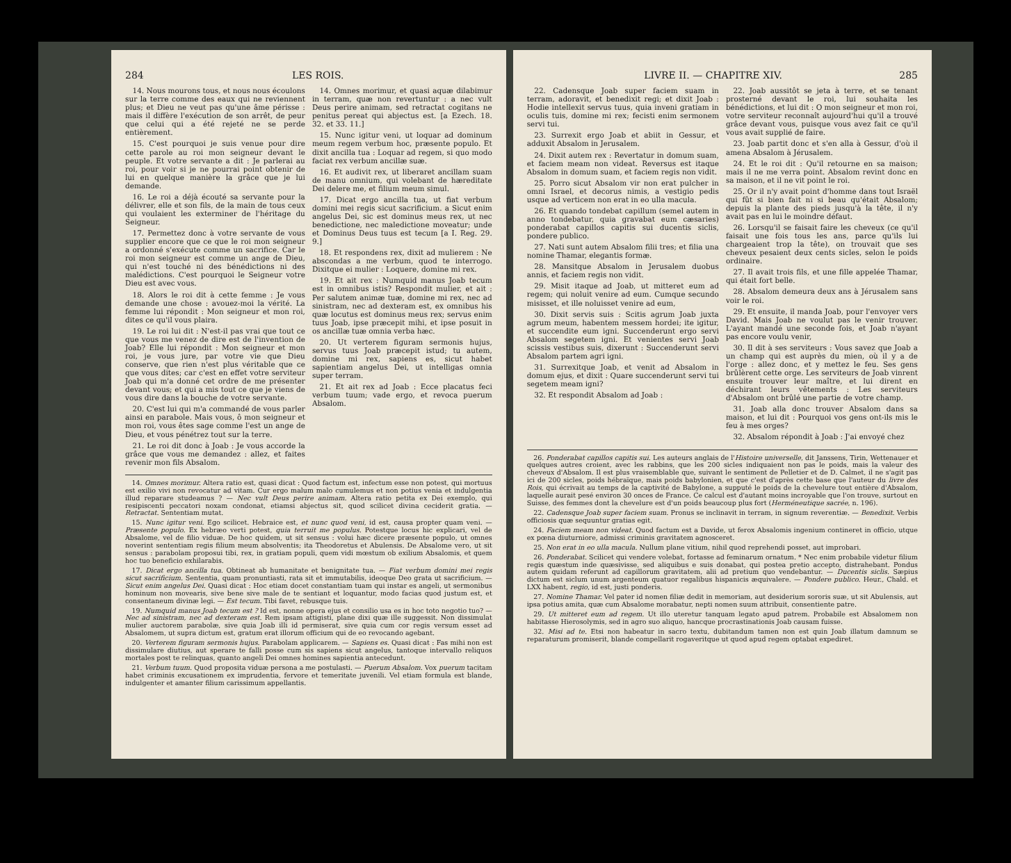284 LES ROIS.
14. Nous mourons tous, et nous nous écoulons sur la terre comme des eaux qui ne reviennent plus; et Dieu ne veut pas qu'une âme périsse : mais il diffère l'exécution de son arrêt, de peur que celui qui a été rejeté ne se perde entièrement.
15. C'est pourquoi je suis venue pour dire cette parole au roi mon seigneur devant le peuple. Et votre servante a dit : Je parlerai au roi, pour voir si je ne pourrai point obtenir de lui en quelque manière la grâce que je lui demande.
16. Le roi a déjà écouté sa servante pour la délivrer, elle et son fils, de la main de tous ceux qui voulaient les exterminer de l'héritage du Seigneur.
17. Permettez donc à votre servante de vous supplier encore que ce que le roi mon seigneur a ordonné s'exécute comme un sacrifice. Car le roi mon seigneur est comme un ange de Dieu, qui n'est touché ni des bénédictions ni des malédictions. C'est pourquoi le Seigneur votre Dieu est avec vous.
18. Alors le roi dit à cette femme : Je vous demande une chose : avouez-moi la vérité. La femme lui répondit : Mon seigneur et mon roi, dites ce qu'il vous plaira.
19. Le roi lui dit : N'est-il pas vrai que tout ce que vous me venez de dire est de l'invention de Joab? Elle lui répondit : Mon seigneur et mon roi, je vous jure, par votre vie que Dieu conserve, que rien n'est plus véritable que ce que vous dites; car c'est en effet votre serviteur Joab qui m'a donné cet ordre de me présenter devant vous; et qui a mis tout ce que je viens de vous dire dans la bouche de votre servante.
20. C'est lui qui m'a commandé de vous parler ainsi en parabole. Mais vous, ô mon seigneur et mon roi, vous êtes sage comme l'est un ange de Dieu, et vous pénétrez tout sur la terre.
21. Le roi dit donc à Joab : Je vous accorde la grâce que vous me demandez : allez, et faites revenir mon fils Absalom.
14. Omnes morimur, et quasi aquæ dilabimur in terram, quæ non revertuntur : a nec vult Deus perire animam, sed retractat cogitans ne penitus pereat qui abjectus est. [a Ezech. 18. 32. et 33. 11.]
15. Nunc igitur veni, ut loquar ad dominum meum regem verbum hoc, præsente populo. Et dixit ancilla tua : Loquar ad regem, si quo modo faciat rex verbum ancillæ suæ.
16. Et audivit rex, ut liberaret ancillam suam de manu omnium, qui volebant de hæreditate Dei delere me, et filium meum simul.
17. Dicat ergo ancilla tua, ut fiat verbum domini mei regis sicut sacrificium. a Sicut enim angelus Dei, sic est dominus meus rex, ut nec benedictione, nec maledictione moveatur; unde et Dominus Deus tuus est tecum [a I. Reg. 29. 9.]
18. Et respondens rex, dixit ad mulierem : Ne abscondas a me verbum, quod te interrogo. Dixitque ei mulier : Loquere, domine mi rex.
19. Et ait rex : Numquid manus Joab tecum est in omnibus istis? Respondit mulier, et ait : Per salutem animæ tuæ, domine mi rex, nec ad sinistram, nec ad dexteram est, ex omnibus his quæ locutus est dominus meus rex; servus enim tuus Joab, ipse præcepit mihi, et ipse posuit in os ancillæ tuæ omnia verba hæc.
20. Ut verterem figuram sermonis hujus, servus tuus Joab præcepit istud; tu autem, domine mi rex, sapiens es, sicut habet sapientiam angelus Dei, ut intelligas omnia super terram.
21. Et ait rex ad Joab : Ecce placatus feci verbum tuum; vade ergo, et revoca puerum Absalom.
14. Omnes morimur. Altera ratio est, quasi dicat : Quod factum est, infectum esse non potest, qui mortuus est exilio vivi non revocatur ad vitam. Cur ergo malum malo cumulemus et non potius venia et indulgentia illud reparare studeamus ? — Nec vult Deus perire animam. Altera ratio petita ex Dei exemplo, qui resipiscenti peccatori noxam condonat, etiamsi abjectus sit, quod scilicet divina ceciderit gratia. — Retractat. Sententiam mutat.
15. Nunc igitur veni. Ego scilicet. Hebraice est, et nunc quod veni, id est, causa propter quam veni. — Præsente populo. Ex hebræo verti potest, quia terruit me populus. Potestque locus hic explicari, vel de Absalome, vel de filio viduæ. De hoc quidem, ut sit sensus : volui hæc dicere præsente populo, ut omnes noverint sententiam regis filium meum absolventis; ita Theodoretus et Abulensis. De Absalome vero, ut sit sensus : parabolam proposui tibi, rex, in gratiam populi, quem vidi mœstum ob exilium Absalomis, et quem hoc tuo beneficio exhilarabis.
17. Dicat ergo ancilla tua. Obtineat ab humanitate et benignitate tua. — Fiat verbum domini mei regis sicut sacrificium. Sententia, quam pronuntiasti, rata sit et immutabilis, ideoque Deo grata ut sacrificium. — Sicut enim angelus Dei. Quasi dicat : Hoc etiam docet constantiam tuam qui instar es angeli, ut sermonibus hominum non movearis, sive bene sive male de te sentiant et loquantur, modo facias quod justum est, et consentaneum divinæ legi. — Est tecum. Tibi favet, rebusque tuis.
19. Numquid manus Joab tecum est ? Id est, nonne opera ejus et consilio usa es in hoc toto negotio tuo? — Nec ad sinistram, nec ad dexteram est. Rem ipsam attigisti, plane dixi quæ ille suggessit. Non dissimulat mulier auctorem parabolæ, sive quia Joab illi id permiserat, sive quia cum cor regis versum esset ad Absalomem, ut supra dictum est, gratum erat illorum officium qui de eo revocando agebant.
20. Verterem figuram sermonis hujus. Parabolam applicarem. — Sapiens es. Quasi dicat : Fas mihi non est dissimulare diutius, aut sperare te falli posse cum sis sapiens sicut angelus, tantoque intervallo reliquos mortales post te relinquas, quanto angeli Dei omnes homines sapientia antecedunt.
21. Verbum tuum. Quod proposita viduæ persona a me postulasti. — Puerum Absalom. Vox puerum tacitam habet criminis excusationem ex imprudentia, fervore et temeritate juvenili. Vel etiam formula est blande, indulgenter et amanter filium carissimum appellantis.
LIVRE II. — CHAPITRE XIV. 285
22. Cadensque Joab super faciem suam in terram, adoravit, et benedixit regi; et dixit Joab : Hodie intellexit servus tuus, quia inveni gratiam in oculis tuis, domine mi rex; fecisti enim sermonem servi tui.
23. Surrexit ergo Joab et abiit in Gessur, et adduxit Absalom in Jerusalem.
24. Dixit autem rex : Revertatur in domum suam, et faciem meam non videat. Reversus est itaque Absalom in domum suam, et faciem regis non vidit.
25. Porro sicut Absalom vir non erat pulcher in omni Israel, et decorus nimis, a vestigio pedis usque ad verticem non erat in eo ulla macula.
26. Et quando tondebat capillum (semel autem in anno tondebatur, quia gravabat eum cæsaries) ponderabat capillos capitis sui ducentis siclis, pondere publico.
27. Nati sunt autem Absalom filii tres; et filia una nomine Thamar, elegantis formæ.
28. Mansitque Absalom in Jerusalem duobus annis, et faciem regis non vidit.
29. Misit itaque ad Joab, ut mitteret eum ad regem; qui noluit venire ad eum. Cumque secundo misisset, et ille noluisset venire ad eum,
30. Dixit servis suis : Scitis agrum Joab juxta agrum meum, habentem messem hordei; ite igitur, et succendite eum igni. Succenderunt ergo servi Absalom segetem igni. Et venientes servi Joab scissis vestibus suis, dixerunt : Succenderunt servi Absalom partem agri igni.
31. Surrexitque Joab, et venit ad Absalom in domum ejus, et dixit : Quare succenderunt servi tui segetem meam igni?
32. Et respondit Absalom ad Joab :
22. Joab aussitôt se jeta à terre, et se tenant prosterné devant le roi, lui souhaita les bénédictions, et lui dit : O mon seigneur et mon roi, votre serviteur reconnaît aujourd'hui qu'il a trouvé grâce devant vous, puisque vous avez fait ce qu'il vous avait supplié de faire.
23. Joab partit donc et s'en alla à Gessur, d'où il amena Absalom à Jérusalem.
24. Et le roi dit : Qu'il retourne en sa maison; mais il ne me verra point. Absalom revint donc en sa maison, et il ne vit point le roi.
25. Or il n'y avait point d'homme dans tout Israël qui fût si bien fait ni si beau qu'était Absalom; depuis la plante des pieds jusqu'à la tête, il n'y avait pas en lui le moindre défaut.
26. Lorsqu'il se faisait faire les cheveux (ce qu'il faisait une fois tous les ans, parce qu'ils lui chargeaient trop la tête), on trouvait que ses cheveux pesaient deux cents sicles, selon le poids ordinaire.
27. Il avait trois fils, et une fille appelée Thamar, qui était fort belle.
28. Absalom demeura deux ans à Jérusalem sans voir le roi.
29. Et ensuite, il manda Joab, pour l'envoyer vers David. Mais Joab ne voulut pas le venir trouver. L'ayant mandé une seconde fois, et Joab n'ayant pas encore voulu venir,
30. Il dit à ses serviteurs : Vous savez que Joab a un champ qui est auprès du mien, où il y a de l'orge : allez donc, et y mettez le feu. Ses gens brûlèrent cette orge. Les serviteurs de Joab vinrent ensuite trouver leur maître, et lui dirent en déchirant leurs vêtements : Les serviteurs d'Absalom ont brûlé une partie de votre champ.
31. Joab alla donc trouver Absalom dans sa maison, et lui dit : Pourquoi vos gens ont-ils mis le feu à mes orges?
32. Absalom répondit à Joab : J'ai envoyé chez
26. Ponderabat capillos capitis sui. Les auteurs anglais de l'Histoire universelle, dit Janssens, Tirin, Wettenauer et quelques autres croient, avec les rabbins, que les 200 sicles indiquaient non pas le poids, mais la valeur des cheveux d'Absalom. Il est plus vraisemblable que, suivant le sentiment de Pelletier et de D. Calmet, il ne s'agit pas ici de 200 sicles, poids hébraïque, mais poids babylonien, et que c'est d'après cette base que l'auteur du livre des Rois, qui écrivait au temps de la captivité de Babylone, a supputé le poids de la chevelure tout entière d'Absalom, laquelle aurait pesé environ 30 onces de France. Ce calcul est d'autant moins incroyable que l'on trouve, surtout en Suisse, des femmes dont la chevelure est d'un poids beaucoup plus fort (Herméneutique sacrée, n. 196).
22. Cadensque Joab super faciem suam. Pronus se inclinavit in terram, in signum reverentiæ. — Benedixit. Verbis officiosis quæ sequuntur gratias egit.
24. Faciem meam non videat. Quod factum est a Davide, ut ferox Absalomis ingenium contineret in officio, utque ex pœna diuturniore, admissi criminis gravitatem agnosceret.
25. Non erat in eo ulla macula. Nullum plane vitium, nihil quod reprehendi posset, aut improbari.
26. Ponderabat. Scilicet qui vendere volebat, fortasse ad feminarum ornatum. * Nec enim probabile videtur filium regis quæstum inde quæsivisse, sed aliquibus e suis donabat, qui postea pretio accepto, distrahebant. Pondus autem quidam referunt ad capillorum gravitatem, alii ad pretium quo vendebantur. — Ducentis siclis. Sæpius dictum est siclum unum argenteum quatuor regalibus hispanicis æquivalere. — Pondere publico. Heur., Chald. et LXX habent, regio, id est, justi ponderis.
27. Nomine Thamar. Vel pater id nomen filiæ dedit in memoriam, aut desiderium sororis suæ, ut sit Abulensis, aut ipsa potius amita, quæ cum Absalome morabatur, nepti nomen suum attribuit, consentiente patre.
29. Ut mitteret eum ad regem. Ut illo uteretur tanquam legato apud patrem. Probabile est Absalomem non habitasse Hierosolymis, sed in agro suo aliquo, hancque procrastinationis Joab causam fuisse.
32. Misi ad te. Etsi non habeatur in sacro textu, dubitandum tamen non est quin Joab illatum damnum se reparaturum promiserit, blande compellarit rogaveritque ut quod apud regem optabat expediret.